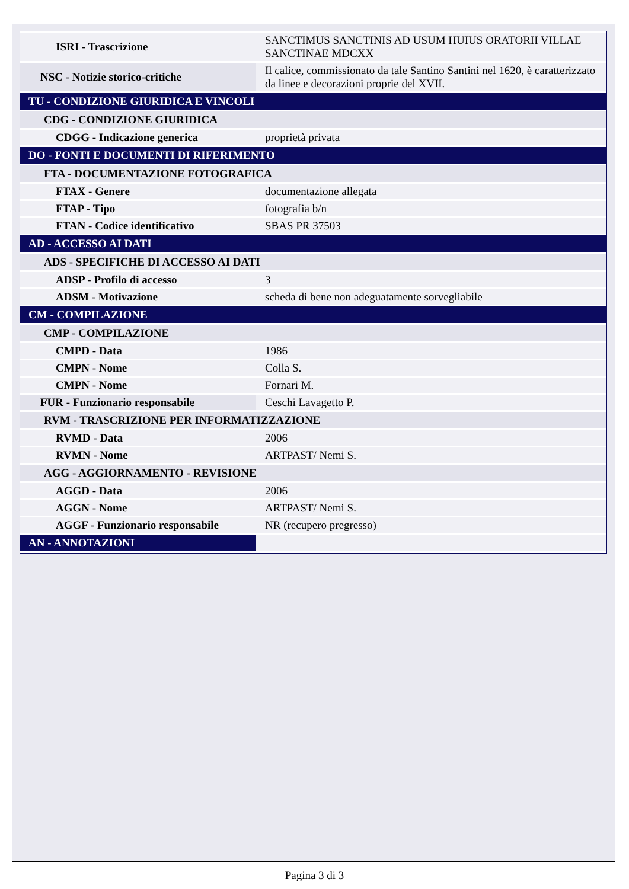| ISRI - Trascrizione | SANCTIMUS SANCTINIS AD USUM HUIUS ORATORII VILLAE SANCTINAE MDCXX |
| NSC - Notizie storico-critiche | Il calice, commissionato da tale Santino Santini nel 1620, è caratterizzato da linee e decorazioni proprie del XVII. |
| TU - CONDIZIONE GIURIDICA E VINCOLI | |
| CDG - CONDIZIONE GIURIDICA | |
| CDGG - Indicazione generica | proprietà privata |
| DO - FONTI E DOCUMENTI DI RIFERIMENTO | |
| FTA - DOCUMENTAZIONE FOTOGRAFICA | |
| FTAX - Genere | documentazione allegata |
| FTAP - Tipo | fotografia b/n |
| FTAN - Codice identificativo | SBAS PR 37503 |
| AD - ACCESSO AI DATI | |
| ADS - SPECIFICHE DI ACCESSO AI DATI | |
| ADSP - Profilo di accesso | 3 |
| ADSM - Motivazione | scheda di bene non adeguatamente sorvegliabile |
| CM - COMPILAZIONE | |
| CMP - COMPILAZIONE | |
| CMPD - Data | 1986 |
| CMPN - Nome | Colla S. |
| CMPN - Nome | Fornari M. |
| FUR - Funzionario responsabile | Ceschi Lavagetto P. |
| RVM - TRASCRIZIONE PER INFORMATIZZAZIONE | |
| RVMD - Data | 2006 |
| RVMN - Nome | ARTPAST/ Nemi S. |
| AGG - AGGIORNAMENTO - REVISIONE | |
| AGGD - Data | 2006 |
| AGGN - Nome | ARTPAST/ Nemi S. |
| AGGF - Funzionario responsabile | NR (recupero pregresso) |
| AN - ANNOTAZIONI | |
Pagina 3 di 3